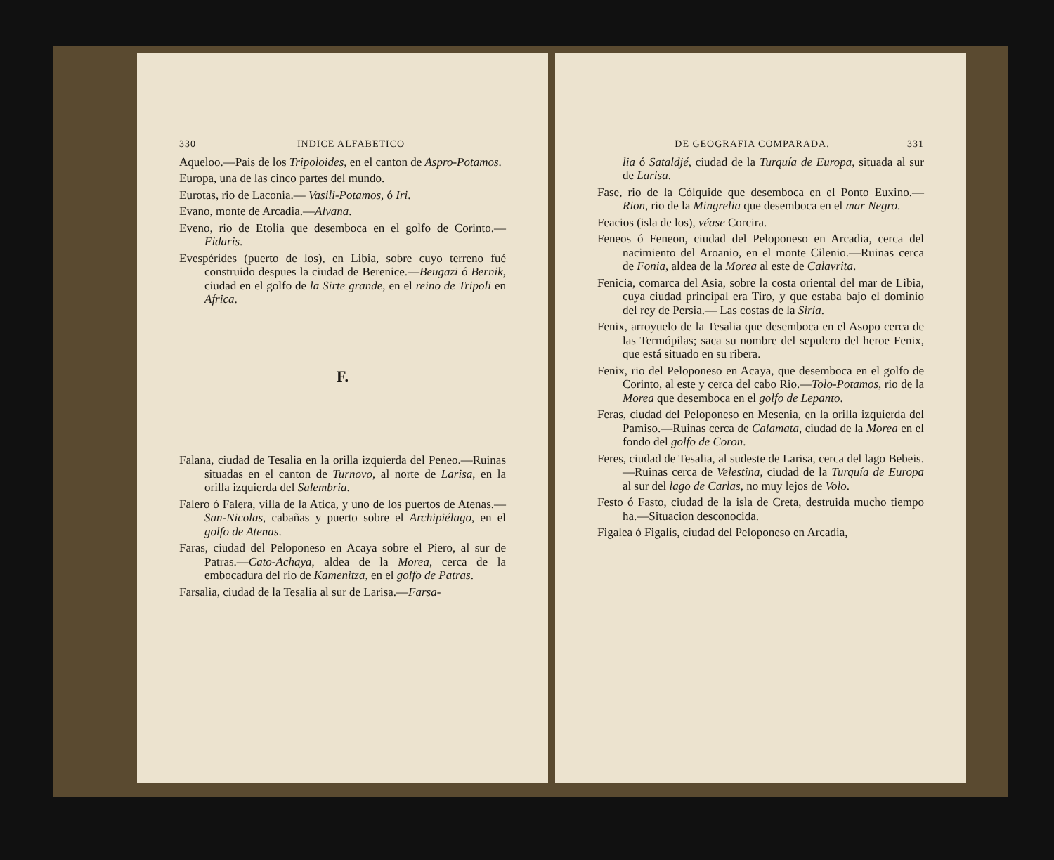330 INDICE ALFABETICO
Aqueloo.—Pais de los Tripoloides, en el canton de Aspro-Potamos.
Europa, una de las cinco partes del mundo.
Eurotas, rio de Laconia.— Vasili-Potamos, ó Iri.
Evano, monte de Arcadia.—Alvana.
Eveno, rio de Etolia que desemboca en el golfo de Corinto.—Fidaris.
Evespérides (puerto de los), en Libia, sobre cuyo terreno fué construido despues la ciudad de Berenice.—Beugazi ó Bernik, ciudad en el golfo de la Sirte grande, en el reino de Tripoli en Africa.
F.
Falana, ciudad de Tesalia en la orilla izquierda del Peneo.—Ruinas situadas en el canton de Turnovo, al norte de Larisa, en la orilla izquierda del Salembria.
Falero ó Falera, villa de la Atica, y uno de los puertos de Atenas.—San-Nicolas, cabañas y puerto sobre el Archipiélago, en el golfo de Atenas.
Faras, ciudad del Peloponeso en Acaya sobre el Piero, al sur de Patras.—Cato-Achaya, aldea de la Morea, cerca de la embocadura del rio de Kamenitza, en el golfo de Patras.
Farsalia, ciudad de la Tesalia al sur de Larisa.—Farsa-
DE GEOGRAFIA COMPARADA. 331
lia ó Sataldjé, ciudad de la Turquía de Europa, situada al sur de Larisa.
Fase, rio de la Cólquide que desemboca en el Ponto Euxino.— Rion, rio de la Mingrelia que desemboca en el mar Negro.
Feacios (isla de los), véase Corcira.
Feneos ó Feneon, ciudad del Peloponeso en Arcadia, cerca del nacimiento del Aroanio, en el monte Cilenio.—Ruinas cerca de Fonia, aldea de la Morea al este de Calavrita.
Fenicia, comarca del Asia, sobre la costa oriental del mar de Libia, cuya ciudad principal era Tiro, y que estaba bajo el dominio del rey de Persia.— Las costas de la Siria.
Fenix, arroyuelo de la Tesalia que desemboca en el Asopo cerca de las Termópilas; saca su nombre del sepulcro del heroe Fenix, que está situado en su ribera.
Fenix, rio del Peloponeso en Acaya, que desemboca en el golfo de Corinto, al este y cerca del cabo Rio.—Tolo-Potamos, rio de la Morea que desemboca en el golfo de Lepanto.
Feras, ciudad del Peloponeso en Mesenia, en la orilla izquierda del Pamiso.—Ruinas cerca de Calamata, ciudad de la Morea en el fondo del golfo de Coron.
Feres, ciudad de Tesalia, al sudeste de Larisa, cerca del lago Bebeis.—Ruinas cerca de Velestina, ciudad de la Turquía de Europa al sur del lago de Carlas, no muy lejos de Volo.
Festo ó Fasto, ciudad de la isla de Creta, destruida mucho tiempo ha.—Situacion desconocida.
Figalea ó Figalis, ciudad del Peloponeso en Arcadia,